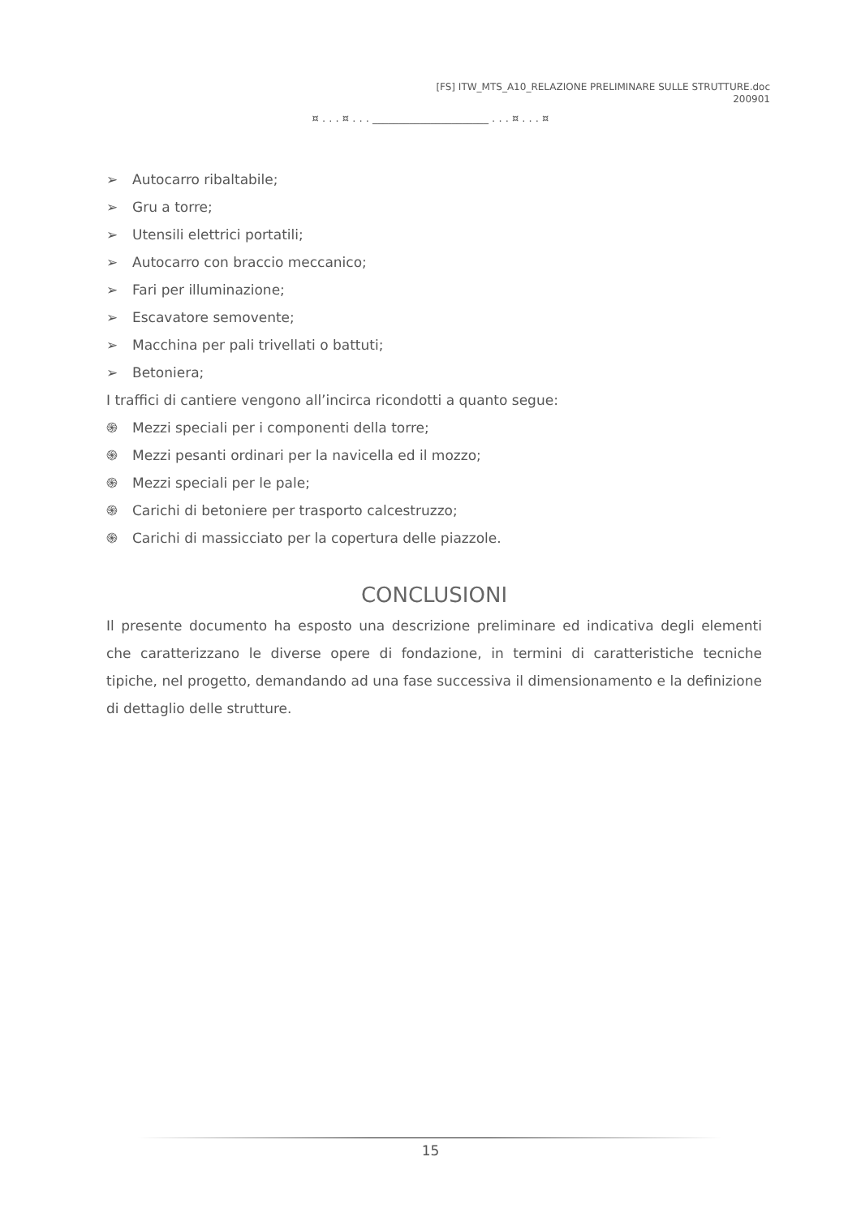[FS] ITW_MTS_A10_RELAZIONE PRELIMINARE SULLE STRUTTURE.doc
200901
¤ . . . ¤ . . . ______________________ . . . ¤ . . . ¤
➢ Autocarro ribaltabile;
➢ Gru a torre;
➢ Utensili elettrici portatili;
➢ Autocarro con braccio meccanico;
➢ Fari per illuminazione;
➢ Escavatore semovente;
➢ Macchina per pali trivellati o battuti;
➢ Betoniera;
I traffici di cantiere vengono all’incirca ricondotti a quanto segue:
֍ Mezzi speciali per i componenti della torre;
֍ Mezzi pesanti ordinari per la navicella ed il mozzo;
֍ Mezzi speciali per le pale;
֍ Carichi di betoniere per trasporto calcestruzzo;
֍ Carichi di massicciato per la copertura delle piazzole.
CONCLUSIONI
Il presente documento ha esposto una descrizione preliminare ed indicativa degli elementi che caratterizzano le diverse opere di fondazione, in termini di caratteristiche tecniche tipiche, nel progetto, demandando ad una fase successiva il dimensionamento e la definizione di dettaglio delle strutture.
15